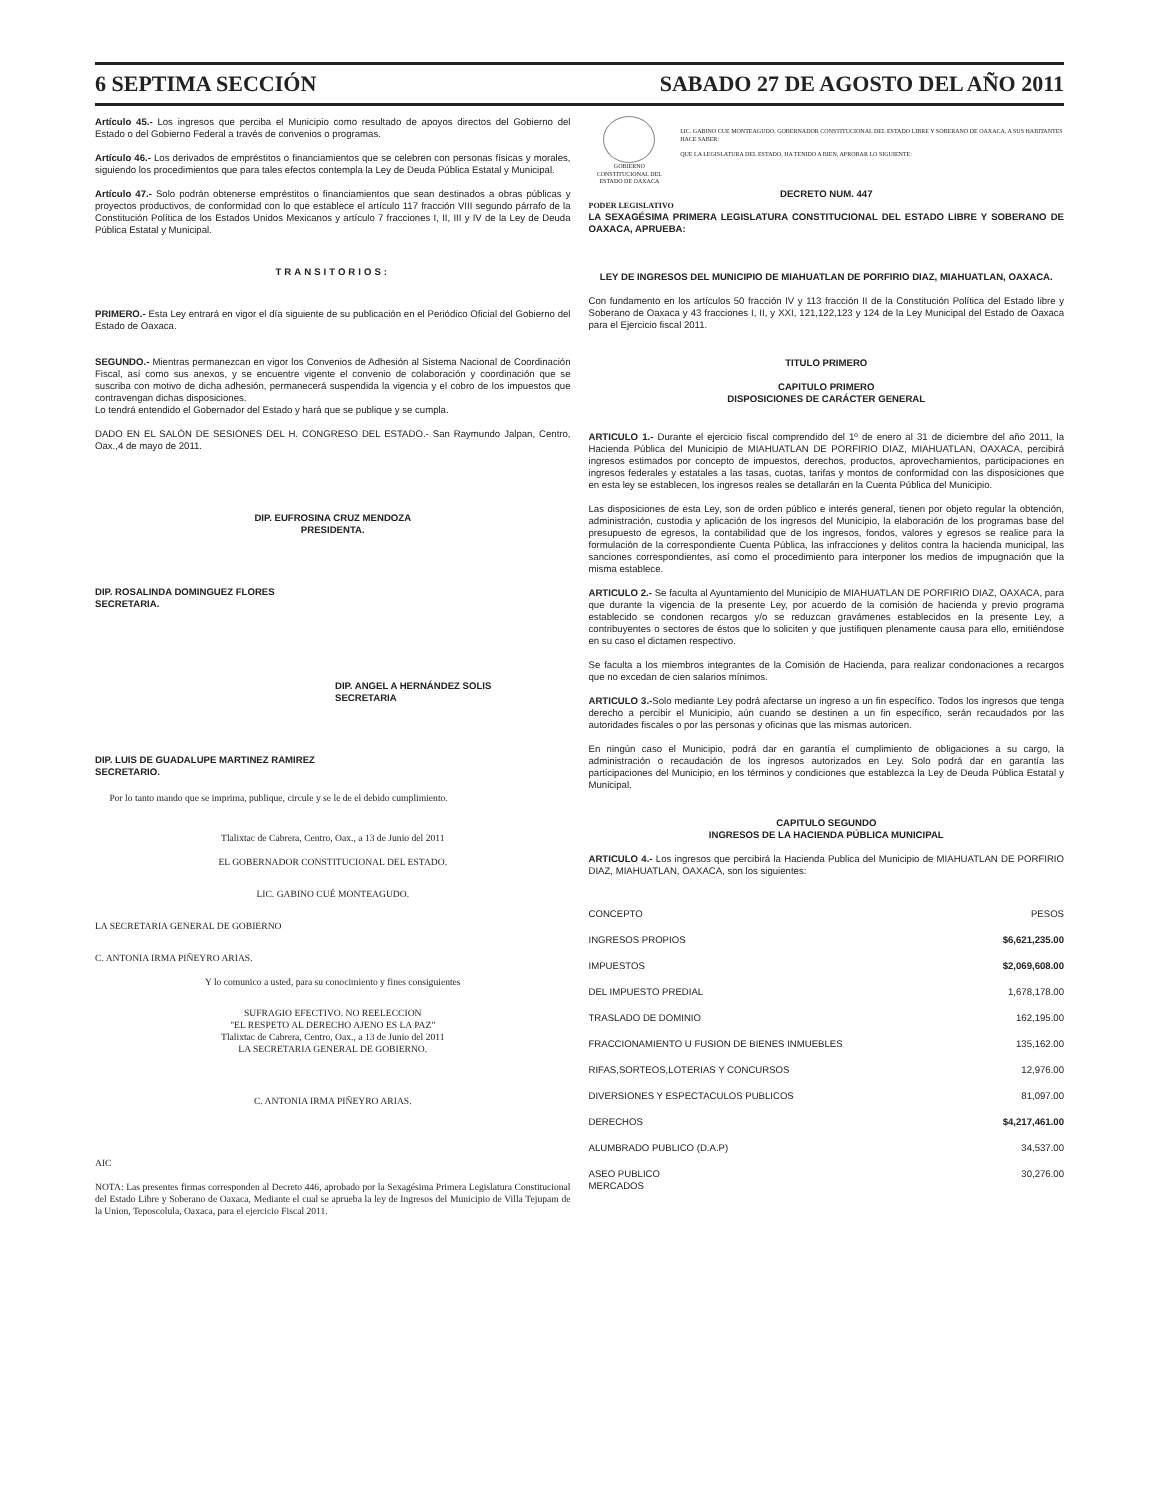6 SEPTIMA SECCIÓN SABADO 27 DE AGOSTO DEL AÑO 2011
Artículo 45.- Los ingresos que perciba el Municipio como resultado de apoyos directos del Gobierno del Estado o del Gobierno Federal a través de convenios o programas.
Artículo 46.- Los derivados de empréstitos o financiamientos que se celebren con personas físicas y morales, siguiendo los procedimientos que para tales efectos contempla la Ley de Deuda Pública Estatal y Municipal.
Artículo 47.- Solo podrán obtenerse empréstitos o financiamientos que sean destinados a obras públicas y proyectos productivos, de conformidad con lo que establece el artículo 117 fracción VIII segundo párrafo de la Constitución Política de los Estados Unidos Mexicanos y artículo 7 fracciones I, II, III y IV de la Ley de Deuda Pública Estatal y Municipal.
TRANSITORIOS:
PRIMERO.- Esta Ley entrará en vigor el día siguiente de su publicación en el Periódico Oficial del Gobierno del Estado de Oaxaca.
SEGUNDO.- Mientras permanezcan en vigor los Convenios de Adhesión al Sistema Nacional de Coordinación Fiscal, así como sus anexos, y se encuentre vigente el convenio de colaboración y coordinación que se suscriba con motivo de dicha adhesión, permanecerá suspendida la vigencia y el cobro de los impuestos que contravengan dichas disposiciones.
Lo tendrá entendido el Gobernador del Estado y hará que se publique y se cumpla.
DADO EN EL SALÓN DE SESIONES DEL H. CONGRESO DEL ESTADO.- San Raymundo Jalpan, Centro, Oax.,4 de mayo de 2011.
DIP. EUFROSINA CRUZ MENDOZA
PRESIDENTA.
DIP. ROSALINDA DOMINGUEZ FLORES
SECRETARIA.
DIP. ANGEL A HERNÁNDEZ SOLIS
SECRETARIA
DIP. LUIS DE GUADALUPE MARTINEZ RAMIREZ
SECRETARIO.
Por lo tanto mando que se imprima, publique, circule y se le de el debido cumplimiento.
Tlalixtac de Cabrera, Centro, Oax., a 13 de Junio del 2011
EL GOBERNADOR CONSTITUCIONAL DEL ESTADO.
LIC. GABINO CUÉ MONTEAGUDO.
LA SECRETARIA GENERAL DE GOBIERNO
C. ANTONIA IRMA PIÑEYRO ARIAS.
Y lo comunico a usted, para su conocimiento y fines consiguientes
SUFRAGIO EFECTIVO. NO REELECCION
"EL RESPETO AL DERECHO AJENO ES LA PAZ"
Tlalixtac de Cabrera, Centro, Oax., a 13 de Junio del 2011
LA SECRETARIA GENERAL DE GOBIERNO.
C. ANTONIA IRMA PIÑEYRO ARIAS.
AIC
NOTA: Las presentes firmas corresponden al Decreto 446, aprobado por la Sexagésima Primera Legislatura Constitucional del Estado Libre y Soberano de Oaxaca, Mediante el cual se aprueba la ley de Ingresos del Municipio de Villa Tejupam de la Union, Teposcolula, Oaxaca, para el ejercicio Fiscal 2011.
GOBIERNO CONSTITUCIONAL DEL ESTADO DE OAXACA
LIC. GABINO CUE MONTEAGUDO, GOBERNADOR CONSTITUCIONAL DEL ESTADO LIBRE Y SOBERANO DE OAXACA, A SUS HABITANTES HACE SABER:
QUE LA LEGISLATURA DEL ESTADO, HA TENIDO A BIEN, APROBAR LO SIGUIENTE:
DECRETO NUM. 447
PODER LEGISLATIVO
LA SEXAGÉSIMA PRIMERA LEGISLATURA CONSTITUCIONAL DEL ESTADO LIBRE Y SOBERANO DE OAXACA, APRUEBA:
LEY DE INGRESOS DEL MUNICIPIO DE MIAHUATLAN DE PORFIRIO DIAZ, MIAHUATLAN, OAXACA.
Con fundamento en los artículos 50 fracción IV y 113 fracción II de la Constitución Política del Estado libre y Soberano de Oaxaca y 43 fracciones I, II, y XXI, 121,122,123 y 124 de la Ley Municipal del Estado de Oaxaca para el Ejercicio fiscal 2011.
TITULO PRIMERO
CAPITULO PRIMERO
DISPOSICIONES DE CARÁCTER GENERAL
ARTICULO 1.- Durante el ejercicio fiscal comprendido del 1º de enero al 31 de diciembre del año 2011, la Hacienda Pública del Municipio de MIAHUATLAN DE PORFIRIO DIAZ, MIAHUATLAN, OAXACA, percibirá ingresos estimados por concepto de impuestos, derechos, productos, aprovechamientos, participaciones en ingresos federales y estatales a las tasas, cuotas, tarifas y montos de conformidad con las disposiciones que en esta ley se establecen, los ingresos reales se detallarán en la Cuenta Pública del Municipio.
Las disposiciones de esta Ley, son de orden público e interés general, tienen por objeto regular la obtención, administración, custodia y aplicación de los ingresos del Municipio, la elaboración de los programas base del presupuesto de egresos, la contabilidad que de los ingresos, fondos, valores y egresos se realice para la formulación de la correspondiente Cuenta Pública, las infracciones y delitos contra la hacienda municipal, las sanciones correspondientes, así como el procedimiento para interponer los medios de impugnación que la misma establece.
ARTICULO 2.- Se faculta al Ayuntamiento del Municipio de MIAHUATLAN DE PORFIRIO DIAZ, OAXACA, para que durante la vigencia de la presente Ley, por acuerdo de la comisión de hacienda y previo programa establecido se condonen recargos y/o se reduzcan gravámenes establecidos en la presente Ley, a contribuyentes o sectores de éstos que lo soliciten y que justifiquen plenamente causa para ello, emitiéndose en su caso el dictamen respectivo.
Se faculta a los miembros integrantes de la Comisión de Hacienda, para realizar condonaciones a recargos que no excedan de cien salarios mínimos.
ARTICULO 3.-Solo mediante Ley podrá afectarse un ingreso a un fin específico. Todos los ingresos que tenga derecho a percibir el Municipio, aún cuando se destinen a un fin específico, serán recaudados por las autoridades fiscales o por las personas y oficinas que las mismas autoricen.
En ningún caso el Municipio, podrá dar en garantía el cumplimiento de obligaciones a su cargo, la administración o recaudación de los ingresos autorizados en Ley. Solo podrá dar en garantía las participaciones del Municipio, en los términos y condiciones que establezca la Ley de Deuda Pública Estatal y Municipal.
CAPITULO SEGUNDO
INGRESOS DE LA HACIENDA PÚBLICA MUNICIPAL
ARTICULO 4.- Los ingresos que percibirá la Hacienda Publica del Municipio de MIAHUATLAN DE PORFIRIO DIAZ, MIAHUATLAN, OAXACA, son los siguientes:
| CONCEPTO | PESOS |
| --- | --- |
| INGRESOS PROPIOS | $6,621,235.00 |
| IMPUESTOS | $2,069,608.00 |
| DEL IMPUESTO PREDIAL | 1,678,178.00 |
| TRASLADO DE DOMINIO | 162,195.00 |
| FRACCIONAMIENTO U FUSION DE BIENES INMUEBLES | 135,162.00 |
| RIFAS,SORTEOS,LOTERIAS Y CONCURSOS | 12,976.00 |
| DIVERSIONES Y ESPECTACULOS PUBLICOS | 81,097.00 |
| DERECHOS | $4,217,461.00 |
| ALUMBRADO PUBLICO (D.A.P) | 34,537.00 |
| ASEO PUBLICO MERCADOS | 30,276.00 |